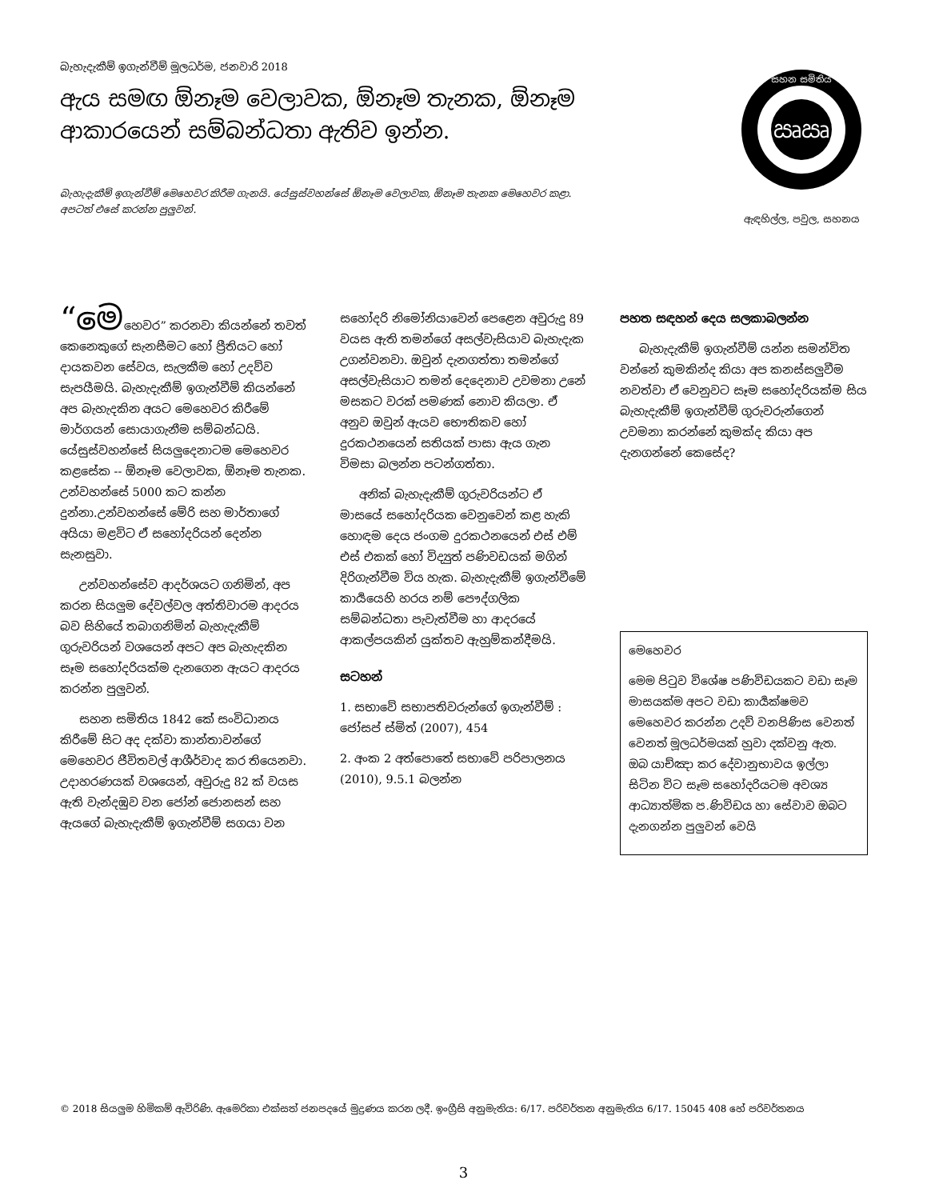බැහැදැකීම් ඉගැන්වීම් මූලධර්ම, ජනවාරි 2018
ඇය සමඟ ඕනෑම වෙලාවක, ඕනෑම තැනක, ඕනෑම ආකාරයෙන් සම්බන්ධතා ඇතිව ඉන්න.
ඍඍ
සහන සමිතිය
ඇඳහිල්ල, පවුල, සහනය
බැහැදැකීම් ඉගැන්වීම් මෙහෙවර කිරීම ගැනයි. යේසුස්වහන්සේ ඕනෑම වෙලාවක, ඕනෑම තැනක මෙහෙවර කළා.
අපටත් එසේ කරන්න පුලුවන්.
“මෙහෙවර” කරනවා කියන්නේ තවත් කෙනෙකුගේ සැනසීමට හෝ ප්‍රීතියට හෝ දායකවන සේවය, සැලකීම හෝ උදව්ව සැපයීමයි. බැහැදැකීම් ඉගැන්වීම් කියන්නේ අප බැහැදකින අයට මෙහෙවර කිරීමේ මාර්ගයන් සොයාගැනීම සම්බන්ධයි. යේසුස්වහන්සේ සියලුදෙනාටම මෙහෙවර කළසේක -- ඕනෑම වෙලාවක, ඕනෑම තැනක. උන්වහන්සේ 5000 කට කන්න දුන්නා.උන්වහන්සේ මේරි සහ මාර්තාගේ අයියා මළවිට ඒ සහෝදරියන් දෙන්න සැනසුවා.
උන්වහන්සේව ආදර්ශයට ගනිමින්, අප කරන සියලුම දේවල්වල අත්තිවාරම ආදරය බව සිහියේ තබාගනිමින් බැහැදැකීම් ගුරුවරියන් වශයෙන් අපට අප බැහැදකින සෑම සහෝදරියක්ම දැනගෙන ඇයට ආදරය කරන්න පුලුවන්.
සහන සමිතිය 1842 කේ සංවිධානය කිරීමේ සිට අද දක්වා කාන්තාවන්ගේ මෙහෙවර ජීවිතවල් ආශීර්වාද කර තියෙනවා. උදාහරණයක් වශයෙන්, අවුරුදු 82 ක් වයස ඇති වැන්දඹුව වන ජෝන් ජොනසන් සහ ඇයගේ බැහැදැකීම් ඉගැන්වීම් සගයා වන
සහෝදරි නිමෝනියාවෙන් පෙළෙන අවුරුදු 89 වයස ඇති තමන්ගේ අසල්වැසියාව බැහැදැක උගන්වනවා. ඔවුන් දැනගත්තා තමන්ගේ අසල්වැසියාට තමන් දෙදෙනාව උවමනා උනේ මසකට වරක් පමණක් නොව කියලා. ඒ අනුව ඔවුන් ඇයව භෞතිකව හෝ දුරකථනයෙන් සතියක් පාසා ඇය ගැන විමසා බලන්න පටන්ගත්තා.
අනික් බැහැදැකීම් ගුරුවරියන්ට ඒ මාසයේ සහෝදරියක වෙනුවෙන් කළ හැකි හොඳම දෙය ජංගම දුරකථනයෙන් එස් එම් එස් එකක් හෝ විද්‍යුත් පණිවඩයක් මගින් දිරිගැන්වීම විය හැක. බැහැදැකීම් ඉගැන්වීමේ කාර්‍යයෙහි හරය නම් පෞද්ගලික සම්බන්ධතා පැවැත්වීම හා ආදරයේ ආකල්පයකින් යුක්තව ඇහුම්කන්දීමයි.
සටහන්
1. සභාවේ සභාපතිවරුන්ගේ ඉගැන්වීම් : ජෝසප් ස්මිත් (2007), 454
2. අංක 2 අත්පොතේ සභාවේ පරිපාලනය (2010), 9.5.1 බලන්න
පහත සඳහන් දෙය සලකාබලන්න
බැහැදැකීම් ඉගැන්වීම් යන්න සමන්විත වන්නේ කුමකින්ද කියා අප කනස්සලුවීම නවත්වා ඒ වෙනුවට සෑම සහෝදරියක්ම සිය බැහැදැකීම් ඉගැන්වීම් ගුරුවරුන්ගෙන් උවමනා කරන්නේ කුමක්ද කියා අප දැනගන්නේ කෙසේද?
මෙහෙවර
මෙම පිටුව විශේෂ පණිවිඩයකට වඩා සෑම මාසයක්ම අපට වඩා කාර්‍යක්ෂමව මෙහෙවර කරන්න උදව් වනපිණිස වෙනත් වෙනත් මූලධර්මයක් හුවා දක්වනු ඇත. ඔබ යාච්ඤා කර දේවානුභාවය ඉල්ලා සිටින විට සෑම සහෝදරියටම අවශ්‍ය ආධ්‍යාත්මික ප.ණිවිඩය හා සේවාව ඔබට දැනගන්න පුලුවන් වෙයි
© 2018 සියලුම හිමිකම් ඇවිරිණි. ඇමෙරිකා එක්සත් ජනපදයේ මුද්‍රණය කරන ලදී. ඉංග්‍රීසි අනුමැතිය: 6/17. පරිවර්තන අනුමැතිය 6/17. 15045 408 හේ පරිවර්තනය
3